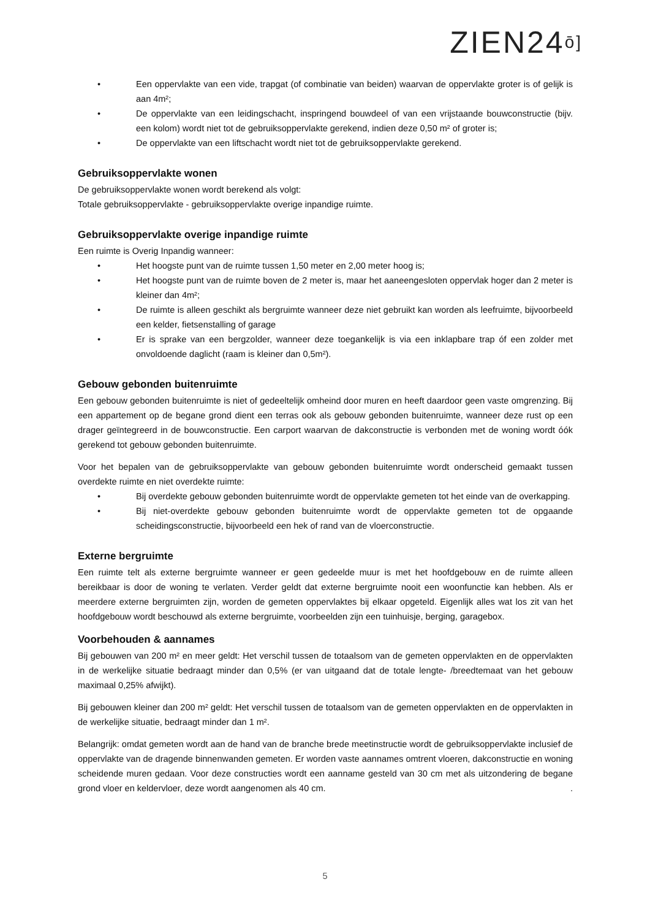ZIEN24ō]
• Een oppervlakte van een vide, trapgat (of combinatie van beiden) waarvan de oppervlakte groter is of gelijk is aan 4m²;
• De oppervlakte van een leidingschacht, inspringend bouwdeel of van een vrijstaande bouwconstructie (bijv. een kolom) wordt niet tot de gebruiksoppervlakte gerekend, indien deze 0,50 m² of groter is;
• De oppervlakte van een liftschacht wordt niet tot de gebruiksoppervlakte gerekend.
Gebruiksoppervlakte wonen
De gebruiksoppervlakte wonen wordt berekend als volgt:
Totale gebruiksoppervlakte - gebruiksoppervlakte overige inpandige ruimte.
Gebruiksoppervlakte overige inpandige ruimte
Een ruimte is Overig Inpandig wanneer:
• Het hoogste punt van de ruimte tussen 1,50 meter en 2,00 meter hoog is;
• Het hoogste punt van de ruimte boven de 2 meter is, maar het aaneengesloten oppervlak hoger dan 2 meter is kleiner dan 4m²;
• De ruimte is alleen geschikt als bergruimte wanneer deze niet gebruikt kan worden als leefruimte, bijvoorbeeld een kelder, fietsenstalling of garage
• Er is sprake van een bergzolder, wanneer deze toegankelijk is via een inklapbare trap óf een zolder met onvoldoende daglicht (raam is kleiner dan 0,5m²).
Gebouw gebonden buitenruimte
Een gebouw gebonden buitenruimte is niet of gedeeltelijk omheind door muren en heeft daardoor geen vaste omgrenzing. Bij een appartement op de begane grond dient een terras ook als gebouw gebonden buitenruimte, wanneer deze rust op een drager geïntegreerd in de bouwconstructie. Een carport waarvan de dakconstructie is verbonden met de woning wordt óók gerekend tot gebouw gebonden buitenruimte.
Voor het bepalen van de gebruiksoppervlakte van gebouw gebonden buitenruimte wordt onderscheid gemaakt tussen overdekte ruimte en niet overdekte ruimte:
• Bij overdekte gebouw gebonden buitenruimte wordt de oppervlakte gemeten tot het einde van de overkapping.
• Bij niet-overdekte gebouw gebonden buitenruimte wordt de oppervlakte gemeten tot de opgaande scheidingsconstructie, bijvoorbeeld een hek of rand van de vloerconstructie.
Externe bergruimte
Een ruimte telt als externe bergruimte wanneer er geen gedeelde muur is met het hoofdgebouw en de ruimte alleen bereikbaar is door de woning te verlaten. Verder geldt dat externe bergruimte nooit een woonfunctie kan hebben. Als er meerdere externe bergruimten zijn, worden de gemeten oppervlaktes bij elkaar opgeteld. Eigenlijk alles wat los zit van het hoofdgebouw wordt beschouwd als externe bergruimte, voorbeelden zijn een tuinhuisje, berging, garagebox.
Voorbehouden & aannames
Bij gebouwen van 200 m² en meer geldt: Het verschil tussen de totaalsom van de gemeten oppervlakten en de oppervlakten in de werkelijke situatie bedraagt minder dan 0,5% (er van uitgaand dat de totale lengte- /breedtemaat van het gebouw maximaal 0,25% afwijkt).
Bij gebouwen kleiner dan 200 m² geldt: Het verschil tussen de totaalsom van de gemeten oppervlakten en de oppervlakten in de werkelijke situatie, bedraagt minder dan 1 m².
Belangrijk: omdat gemeten wordt aan de hand van de branche brede meetinstructie wordt de gebruiksoppervlakte inclusief de oppervlakte van de dragende binnenwanden gemeten. Er worden vaste aannames omtrent vloeren, dakconstructie en woning scheidende muren gedaan. Voor deze constructies wordt een aanname gesteld van 30 cm met als uitzondering de begane grond vloer en keldervloer, deze wordt aangenomen als 40 cm. .
5